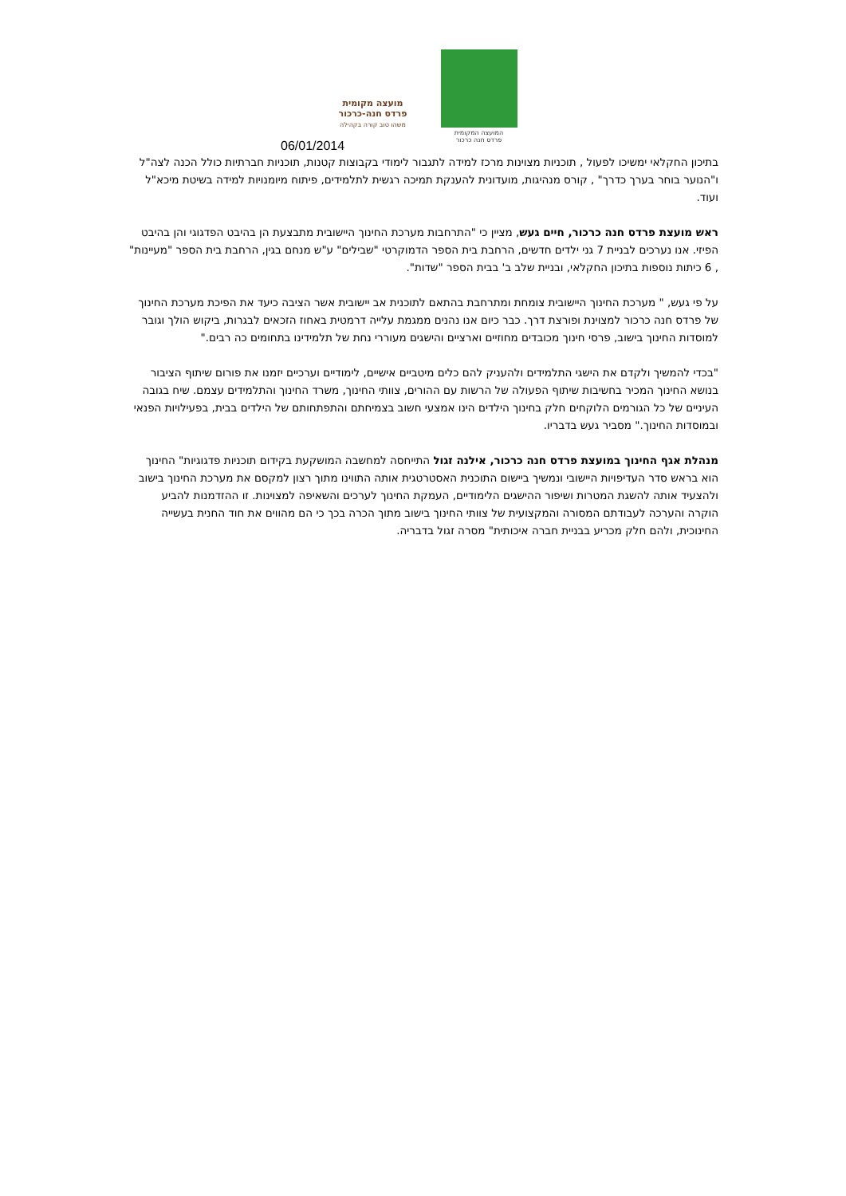מועצה מקומית
פרדס חנה-כרכור
משהו טוב קורה בקהילה
המועצה המקומית
פרדס חנה כרכור
06/01/2014
בתיכון החקלאי ימשיכו לפעול , תוכניות מצוינות מרכז למידה לתגבור לימודי בקבוצות קטנות, תוכניות חברתיות כולל הכנה לצה"ל ו"הנוער בוחר בערך כדרך" , קורס מנהיגות, מועדונית להענקת תמיכה רגשית לתלמידים, פיתוח מיומנויות למידה בשיטת מיכא"ל ועוד.
ראש מועצת פרדס חנה כרכור, חיים געש, מציין כי "התרחבות מערכת החינוך היישובית מתבצעת הן בהיבט הפדגוגי והן בהיבט הפיזי. אנו נערכים לבניית 7 גני ילדים חדשים, הרחבת בית הספר הדמוקרטי "שבילים" ע"ש מנחם בגין, הרחבת בית הספר "מעיינות" , 6 כיתות נוספות בתיכון החקלאי, ובניית שלב ב' בבית הספר "שדות".
על פי געש, " מערכת החינוך היישובית צומחת ומתרחבת בהתאם לתוכנית אב יישובית אשר הציבה כיעד את הפיכת מערכת החינוך של פרדס חנה כרכור למצוינת ופורצת דרך. כבר כיום אנו נהנים ממגמת עלייה דרמטית באחוז הזכאים לבגרות, ביקוש הולך וגובר למוסדות החינוך בישוב, פרסי חינוך מכובדים מחוזיים וארציים והישגים מעוררי נחת של תלמידינו בתחומים כה רבים."
"בכדי להמשיך ולקדם את הישגי התלמידים ולהעניק להם כלים מיטביים אישיים, לימודיים וערכיים יזמנו את פורום שיתוף הציבור בנושא החינוך המכיר בחשיבות שיתוף הפעולה של הרשות עם ההורים, צוותי החינוך, משרד החינוך והתלמידים עצמם. שיח בגובה העיניים של כל הגורמים הלוקחים חלק בחינוך הילדים הינו אמצעי חשוב בצמיחתם והתפתחותם של הילדים בבית, בפעילויות הפנאי ובמוסדות החינוך." מסביר געש בדבריו.
מנהלת אגף החינוך במועצת פרדס חנה כרכור, אילנה זגול התייחסה למחשבה המושקעת בקידום תוכניות פדגוגיות" החינוך הוא בראש סדר העדיפויות היישובי ונמשיך ביישום התוכנית האסטרטגית אותה התווינו מתוך רצון למקסם את מערכת החינוך בישוב ולהצעיד אותה להשגת המטרות ושיפור ההישגים הלימודיים, העמקת החינוך לערכים והשאיפה למצוינות. זו ההזדמנות להביע הוקרה והערכה לעבודתם המסורה והמקצועית של צוותי החינוך בישוב מתוך הכרה בכך כי הם מהווים את חוד החנית בעשייה החינוכית, ולהם חלק מכריע בבניית חברה איכותית" מסרה זגול בדבריה.